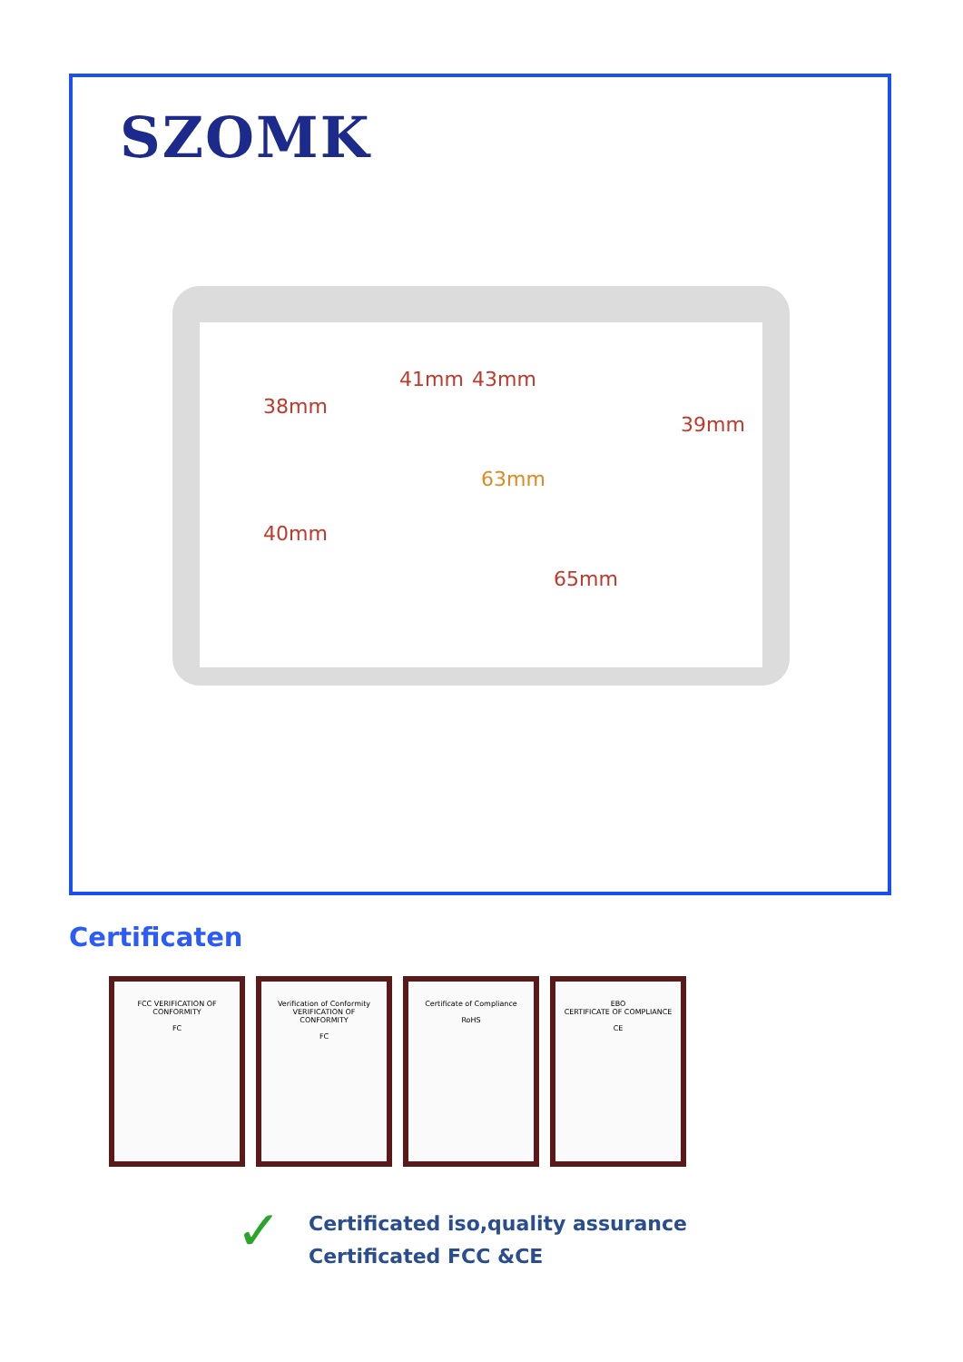SZOMK
38mm
40mm
41mm 43mm
39mm
63mm
65mm
Certificaten
FCC VERIFICATION OF CONFORMITY
FC
Verification of Conformity
VERIFICATION OF CONFORMITY
FC
Certificate of Compliance
RoHS
EBO
CERTIFICATE OF COMPLIANCE
CE
✓
Certificated iso,quality assurance
Certificated FCC &CE